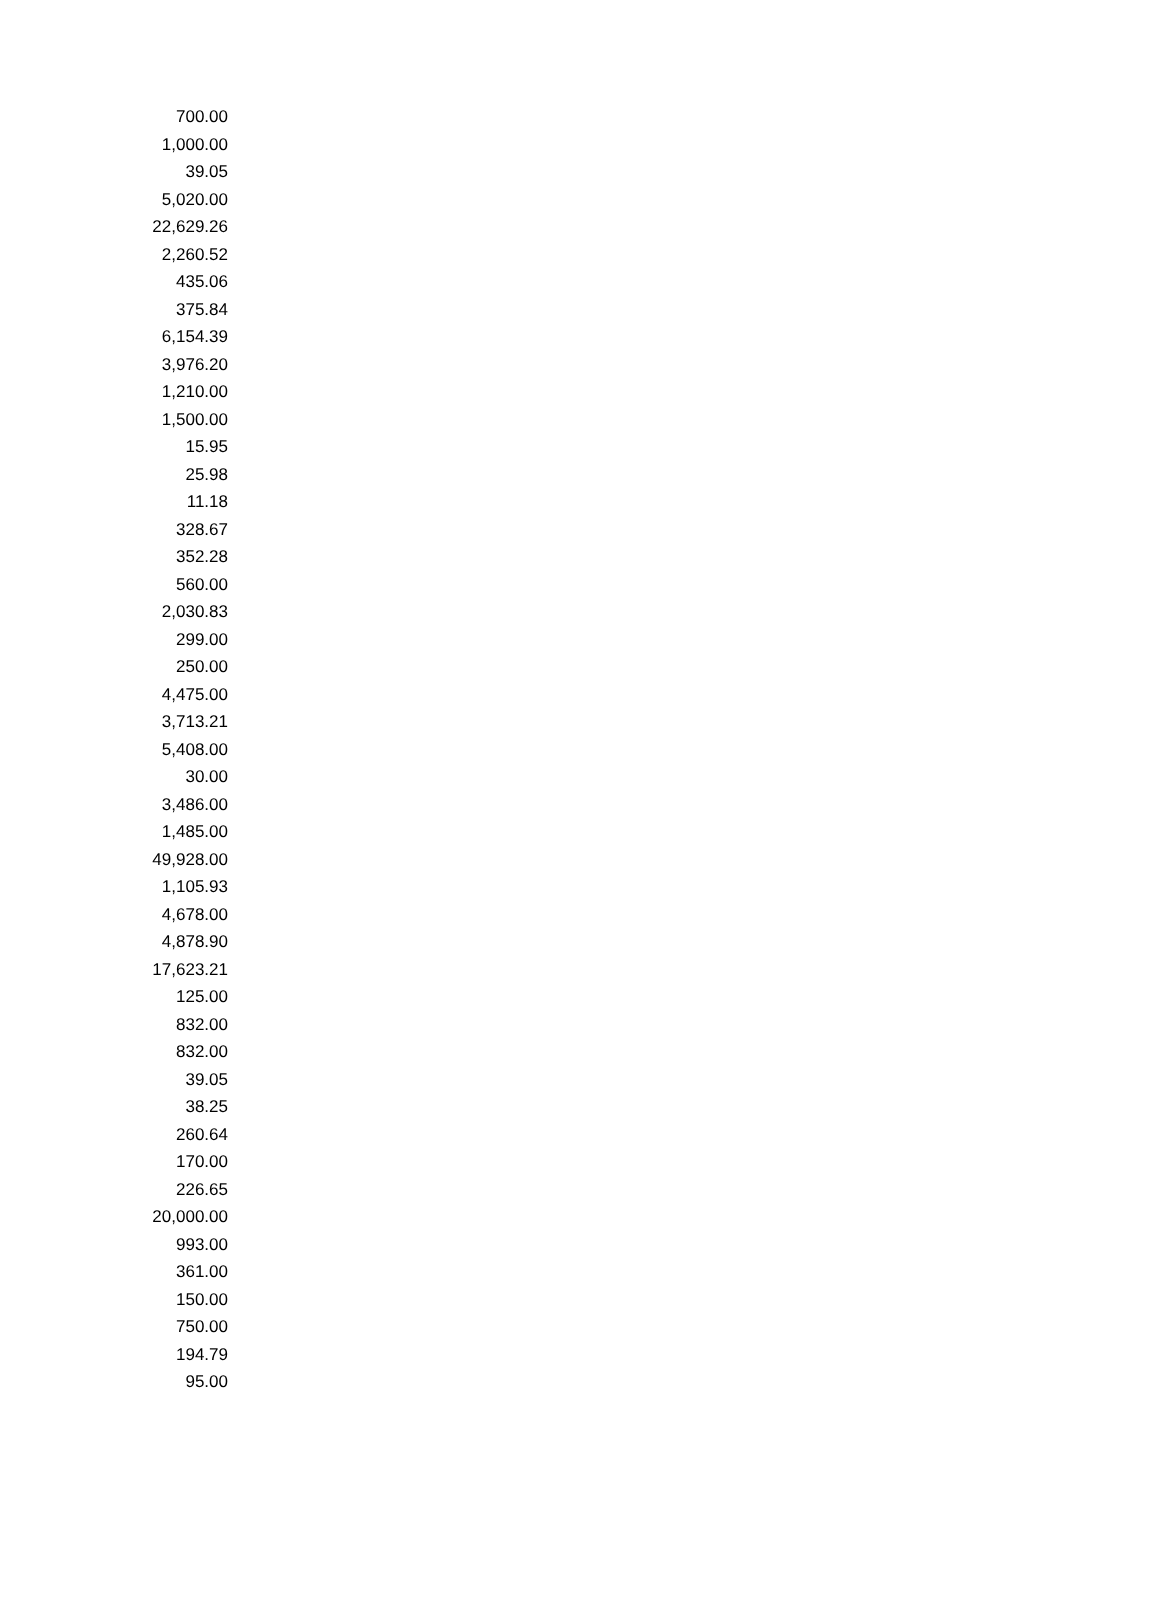| 700.00 |
| 1,000.00 |
| 39.05 |
| 5,020.00 |
| 22,629.26 |
| 2,260.52 |
| 435.06 |
| 375.84 |
| 6,154.39 |
| 3,976.20 |
| 1,210.00 |
| 1,500.00 |
| 15.95 |
| 25.98 |
| 11.18 |
| 328.67 |
| 352.28 |
| 560.00 |
| 2,030.83 |
| 299.00 |
| 250.00 |
| 4,475.00 |
| 3,713.21 |
| 5,408.00 |
| 30.00 |
| 3,486.00 |
| 1,485.00 |
| 49,928.00 |
| 1,105.93 |
| 4,678.00 |
| 4,878.90 |
| 17,623.21 |
| 125.00 |
| 832.00 |
| 832.00 |
| 39.05 |
| 38.25 |
| 260.64 |
| 170.00 |
| 226.65 |
| 20,000.00 |
| 993.00 |
| 361.00 |
| 150.00 |
| 750.00 |
| 194.79 |
| 95.00 |